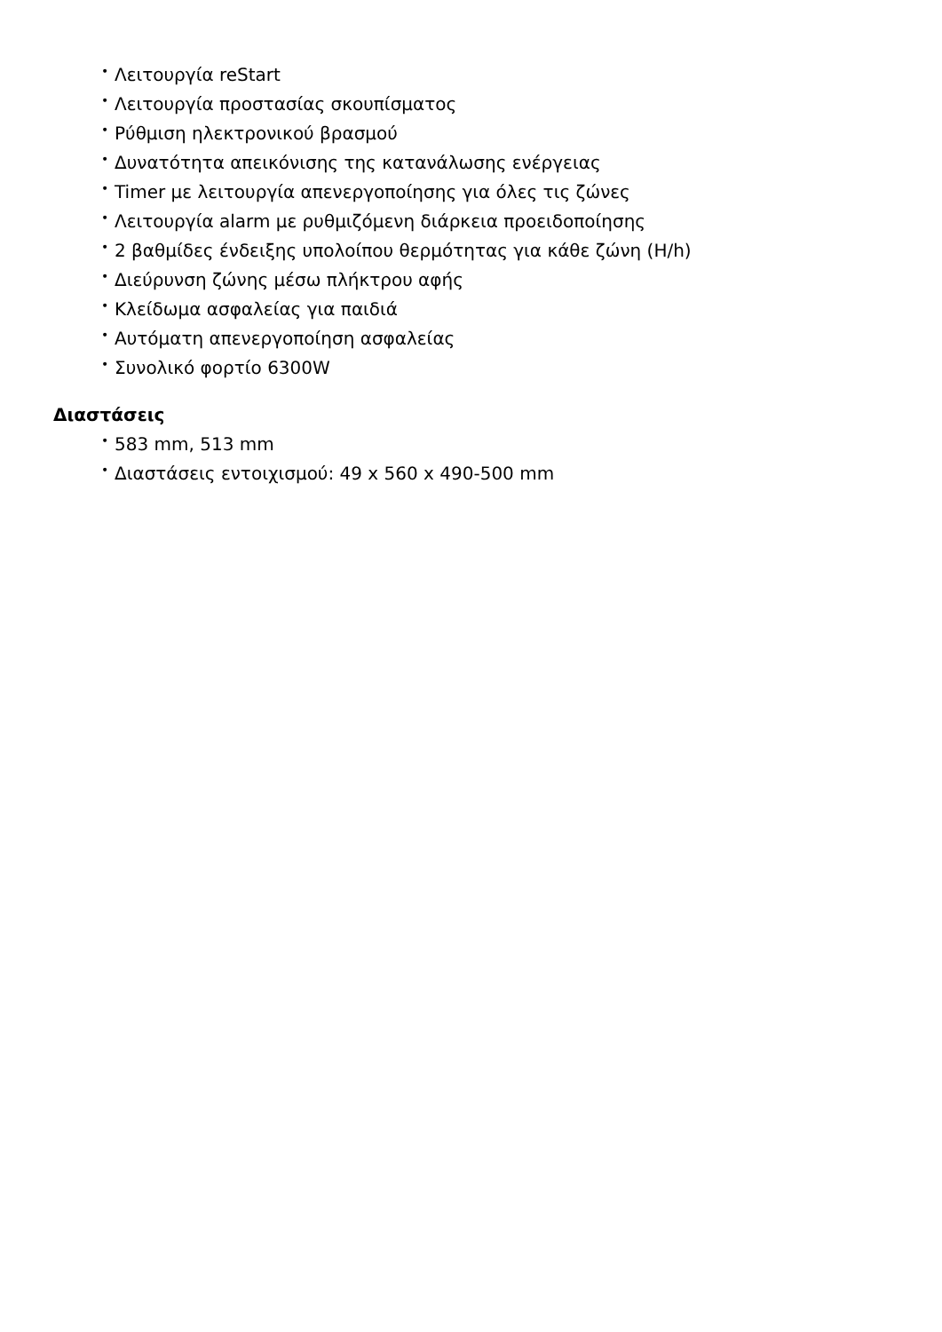• Λειτουργία reStart
• Λειτουργία προστασίας σκουπίσματος
• Ρύθμιση ηλεκτρονικού βρασμού
• Δυνατότητα απεικόνισης της κατανάλωσης ενέργειας
• Timer με λειτουργία απενεργοποίησης για όλες τις ζώνες
• Λειτουργία alarm με ρυθμιζόμενη διάρκεια προειδοποίησης
• 2 βαθμίδες ένδειξης υπολοίπου θερμότητας για κάθε ζώνη (H/h)
• Διεύρυνση ζώνης μέσω πλήκτρου αφής
• Κλείδωμα ασφαλείας για παιδιά
• Αυτόματη απενεργοποίηση ασφαλείας
• Συνολικό φορτίο 6300W
Διαστάσεις
• 583 mm, 513 mm
• Διαστάσεις εντοιχισμού: 49 x 560 x 490-500 mm